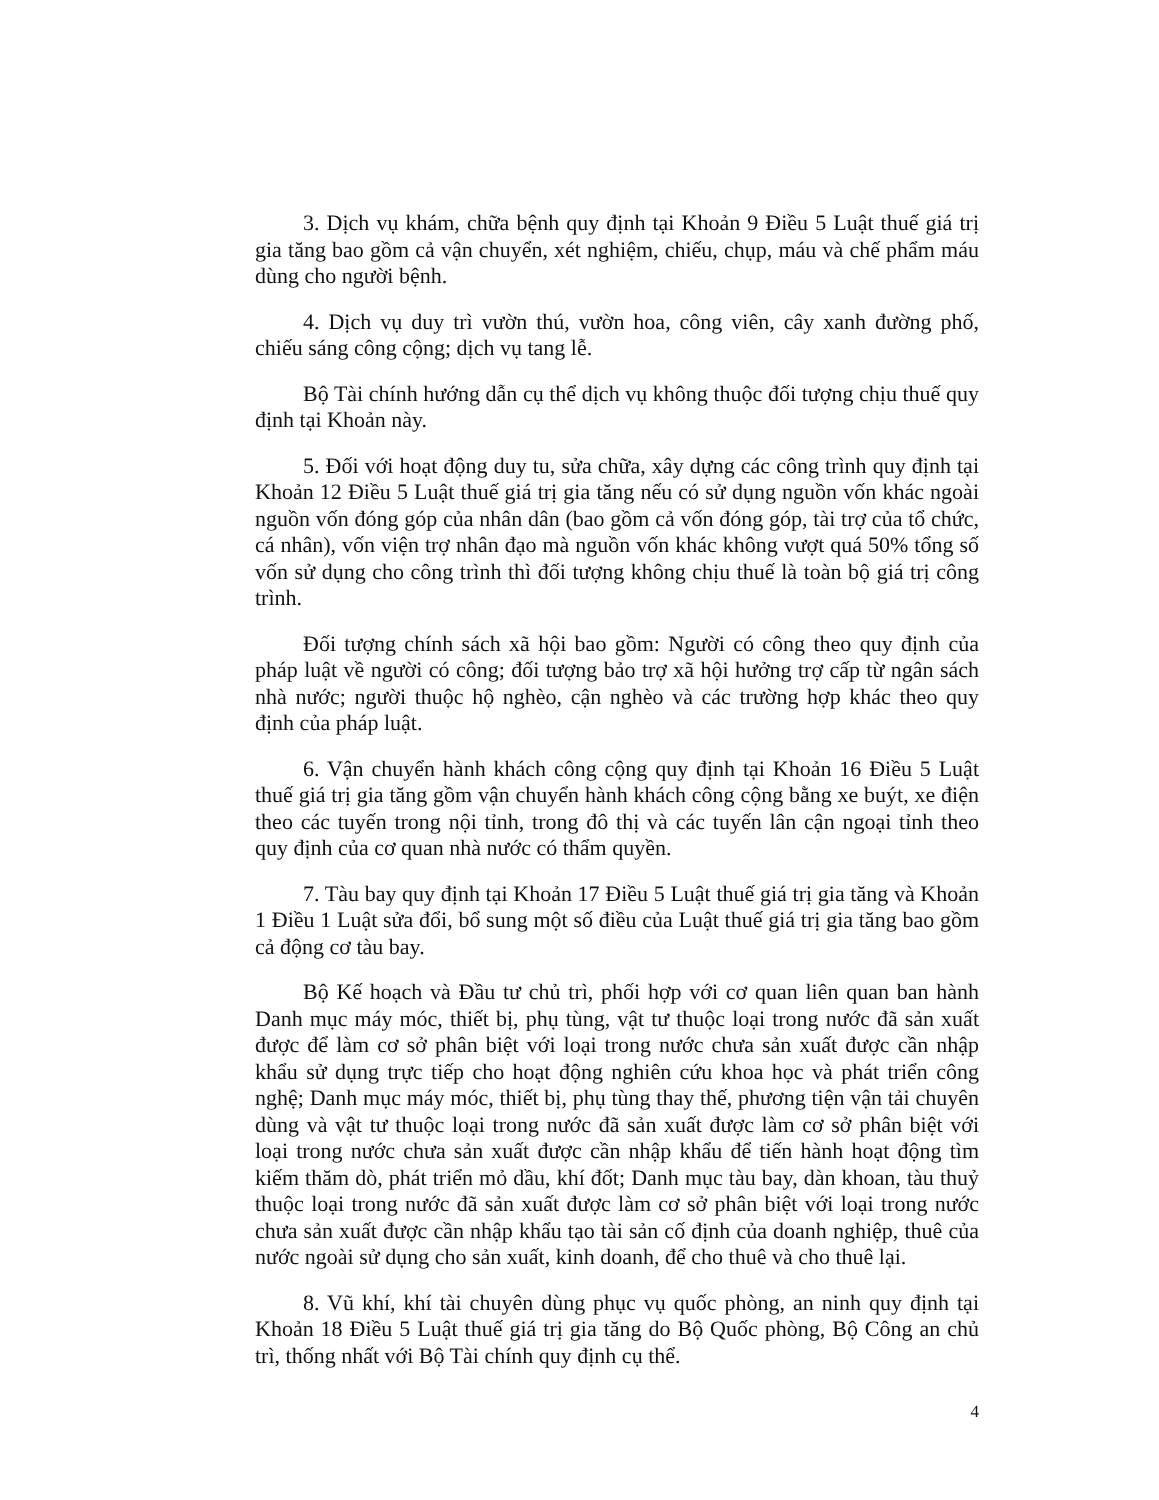3. Dịch vụ khám, chữa bệnh quy định tại Khoản 9 Điều 5 Luật thuế giá trị gia tăng bao gồm cả vận chuyển, xét nghiệm, chiếu, chụp, máu và chế phẩm máu dùng cho người bệnh.
4. Dịch vụ duy trì vườn thú, vườn hoa, công viên, cây xanh đường phố, chiếu sáng công cộng; dịch vụ tang lễ.
Bộ Tài chính hướng dẫn cụ thể dịch vụ không thuộc đối tượng chịu thuế quy định tại Khoản này.
5. Đối với hoạt động duy tu, sửa chữa, xây dựng các công trình quy định tại Khoản 12 Điều 5 Luật thuế giá trị gia tăng nếu có sử dụng nguồn vốn khác ngoài nguồn vốn đóng góp của nhân dân (bao gồm cả vốn đóng góp, tài trợ của tổ chức, cá nhân), vốn viện trợ nhân đạo mà nguồn vốn khác không vượt quá 50% tổng số vốn sử dụng cho công trình thì đối tượng không chịu thuế là toàn bộ giá trị công trình.
Đối tượng chính sách xã hội bao gồm: Người có công theo quy định của pháp luật về người có công; đối tượng bảo trợ xã hội hưởng trợ cấp từ ngân sách nhà nước; người thuộc hộ nghèo, cận nghèo và các trường hợp khác theo quy định của pháp luật.
6. Vận chuyển hành khách công cộng quy định tại Khoản 16 Điều 5 Luật thuế giá trị gia tăng gồm vận chuyển hành khách công cộng bằng xe buýt, xe điện theo các tuyến trong nội tỉnh, trong đô thị và các tuyến lân cận ngoại tỉnh theo quy định của cơ quan nhà nước có thẩm quyền.
7. Tàu bay quy định tại Khoản 17 Điều 5 Luật thuế giá trị gia tăng và Khoản 1 Điều 1 Luật sửa đổi, bổ sung một số điều của Luật thuế giá trị gia tăng bao gồm cả động cơ tàu bay.
Bộ Kế hoạch và Đầu tư chủ trì, phối hợp với cơ quan liên quan ban hành Danh mục máy móc, thiết bị, phụ tùng, vật tư thuộc loại trong nước đã sản xuất được để làm cơ sở phân biệt với loại trong nước chưa sản xuất được cần nhập khẩu sử dụng trực tiếp cho hoạt động nghiên cứu khoa học và phát triển công nghệ; Danh mục máy móc, thiết bị, phụ tùng thay thế, phương tiện vận tải chuyên dùng và vật tư thuộc loại trong nước đã sản xuất được làm cơ sở phân biệt với loại trong nước chưa sản xuất được cần nhập khẩu để tiến hành hoạt động tìm kiếm thăm dò, phát triển mỏ dầu, khí đốt; Danh mục tàu bay, dàn khoan, tàu thuỷ thuộc loại trong nước đã sản xuất được làm cơ sở phân biệt với loại trong nước chưa sản xuất được cần nhập khẩu tạo tài sản cố định của doanh nghiệp, thuê của nước ngoài sử dụng cho sản xuất, kinh doanh, để cho thuê và cho thuê lại.
8. Vũ khí, khí tài chuyên dùng phục vụ quốc phòng, an ninh quy định tại Khoản 18 Điều 5 Luật thuế giá trị gia tăng do Bộ Quốc phòng, Bộ Công an chủ trì, thống nhất với Bộ Tài chính quy định cụ thể.
4